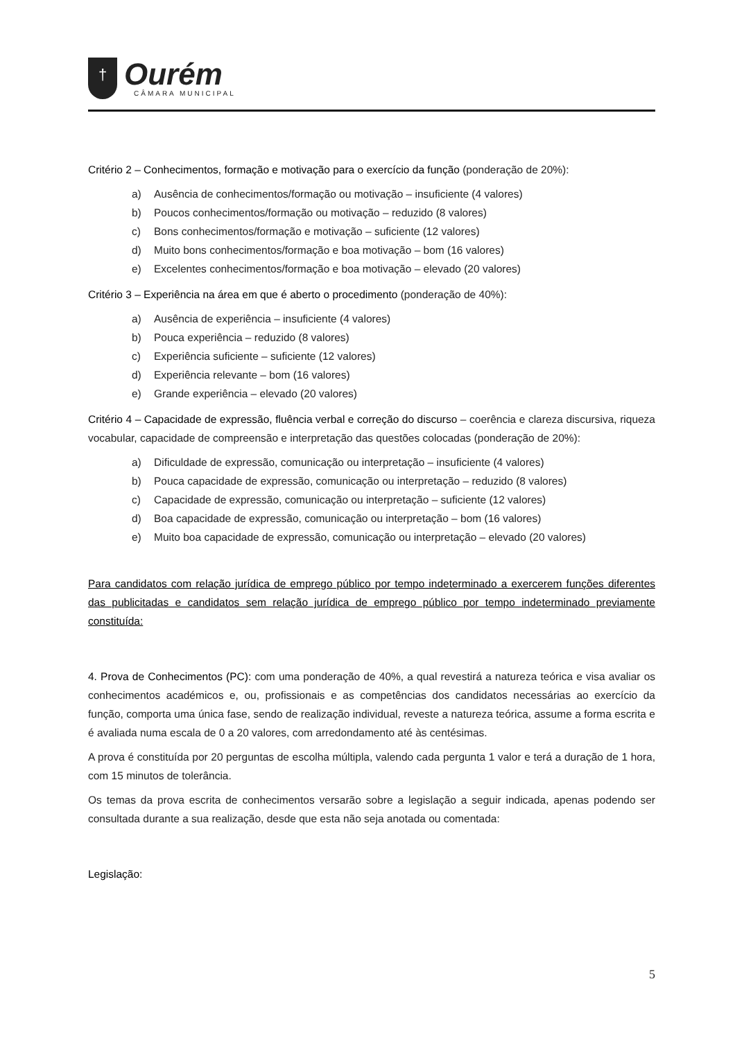†
Ourém
CÂMARA MUNICIPAL
Critério 2 – Conhecimentos, formação e motivação para o exercício da função (ponderação de 20%):
a) Ausência de conhecimentos/formação ou motivação – insuficiente (4 valores)
b) Poucos conhecimentos/formação ou motivação – reduzido (8 valores)
c) Bons conhecimentos/formação e motivação – suficiente (12 valores)
d) Muito bons conhecimentos/formação e boa motivação – bom (16 valores)
e) Excelentes conhecimentos/formação e boa motivação – elevado (20 valores)
Critério 3 – Experiência na área em que é aberto o procedimento (ponderação de 40%):
a) Ausência de experiência – insuficiente (4 valores)
b) Pouca experiência – reduzido (8 valores)
c) Experiência suficiente – suficiente (12 valores)
d) Experiência relevante – bom (16 valores)
e) Grande experiência – elevado (20 valores)
Critério 4 – Capacidade de expressão, fluência verbal e correção do discurso – coerência e clareza discursiva, riqueza vocabular, capacidade de compreensão e interpretação das questões colocadas (ponderação de 20%):
a) Dificuldade de expressão, comunicação ou interpretação – insuficiente (4 valores)
b) Pouca capacidade de expressão, comunicação ou interpretação – reduzido (8 valores)
c) Capacidade de expressão, comunicação ou interpretação – suficiente (12 valores)
d) Boa capacidade de expressão, comunicação ou interpretação – bom (16 valores)
e) Muito boa capacidade de expressão, comunicação ou interpretação – elevado (20 valores)
Para candidatos com relação jurídica de emprego público por tempo indeterminado a exercerem funções diferentes das publicitadas e candidatos sem relação jurídica de emprego público por tempo indeterminado previamente constituída:
4. Prova de Conhecimentos (PC): com uma ponderação de 40%, a qual revestirá a natureza teórica e visa avaliar os conhecimentos académicos e, ou, profissionais e as competências dos candidatos necessárias ao exercício da função, comporta uma única fase, sendo de realização individual, reveste a natureza teórica, assume a forma escrita e é avaliada numa escala de 0 a 20 valores, com arredondamento até às centésimas.
A prova é constituída por 20 perguntas de escolha múltipla, valendo cada pergunta 1 valor e terá a duração de 1 hora, com 15 minutos de tolerância.
Os temas da prova escrita de conhecimentos versarão sobre a legislação a seguir indicada, apenas podendo ser consultada durante a sua realização, desde que esta não seja anotada ou comentada:
Legislação:
5